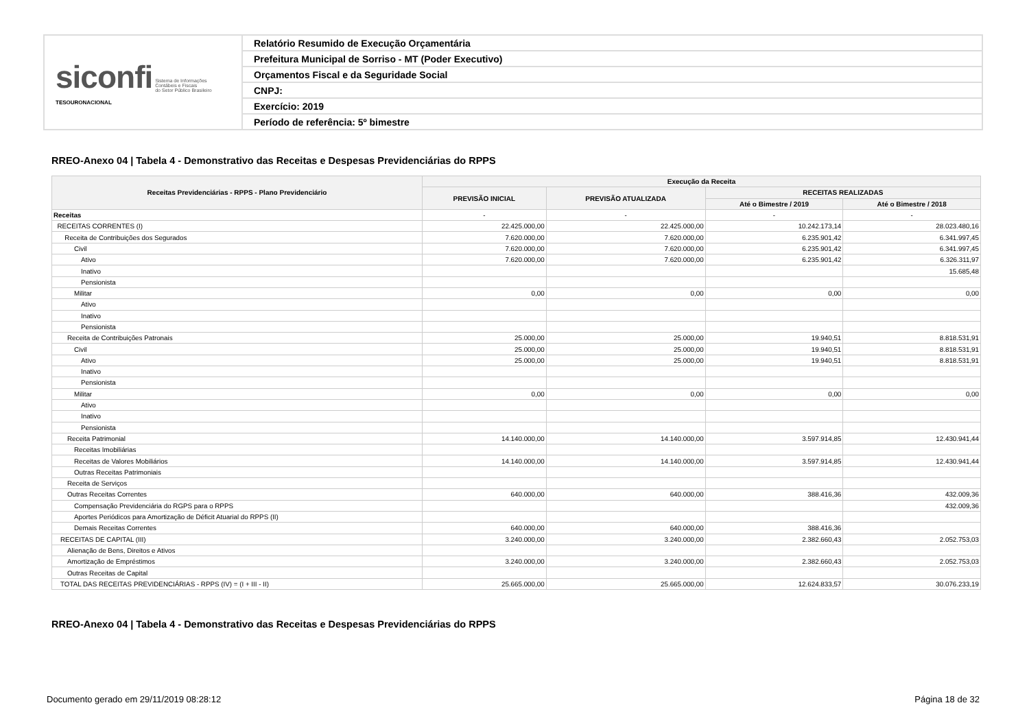| siconfi Sistema de Informações Contábeis e Fiscais do Setor Público Brasileiro TESOURONACIONAL | Relatório Resumido de Execução Orçamentária |
| | Prefeitura Municipal de Sorriso - MT (Poder Executivo) |
| | Orçamentos Fiscal e da Seguridade Social |
| | CNPJ: |
| | Exercício: 2019 |
| | Período de referência: 5º bimestre |
RREO-Anexo 04 | Tabela 4 - Demonstrativo das Receitas e Despesas Previdenciárias do RPPS
| Receitas Previdenciárias - RPPS - Plano Previdenciário | Execução da Receita | | | |
| --- | --- | --- | --- | --- |
| | PREVISÃO INICIAL | PREVISÃO ATUALIZADA | RECEITAS REALIZADAS | |
| | | | Até o Bimestre / 2019 | Até o Bimestre / 2018 |
| Receitas | - | - | - | - |
| RECEITAS CORRENTES (I) | 22.425.000,00 | 22.425.000,00 | 10.242.173,14 | 28.023.480,16 |
| Receita de Contribuições dos Segurados | 7.620.000,00 | 7.620.000,00 | 6.235.901,42 | 6.341.997,45 |
| Civil | 7.620.000,00 | 7.620.000,00 | 6.235.901,42 | 6.341.997,45 |
| Ativo | 7.620.000,00 | 7.620.000,00 | 6.235.901,42 | 6.326.311,97 |
| Inativo | | | | 15.685,48 |
| Pensionista | | | | |
| Militar | 0,00 | 0,00 | 0,00 | 0,00 |
| Ativo | | | | |
| Inativo | | | | |
| Pensionista | | | | |
| Receita de Contribuições Patronais | 25.000,00 | 25.000,00 | 19.940,51 | 8.818.531,91 |
| Civil | 25.000,00 | 25.000,00 | 19.940,51 | 8.818.531,91 |
| Ativo | 25.000,00 | 25.000,00 | 19.940,51 | 8.818.531,91 |
| Inativo | | | | |
| Pensionista | | | | |
| Militar | 0,00 | 0,00 | 0,00 | 0,00 |
| Ativo | | | | |
| Inativo | | | | |
| Pensionista | | | | |
| Receita Patrimonial | 14.140.000,00 | 14.140.000,00 | 3.597.914,85 | 12.430.941,44 |
| Receitas Imobiliárias | | | | |
| Receitas de Valores Mobiliários | 14.140.000,00 | 14.140.000,00 | 3.597.914,85 | 12.430.941,44 |
| Outras Receitas Patrimoniais | | | | |
| Receita de Serviços | | | | |
| Outras Receitas Correntes | 640.000,00 | 640.000,00 | 388.416,36 | 432.009,36 |
| Compensação Previdenciária do RGPS para o RPPS | | | | 432.009,36 |
| Aportes Periódicos para Amortização de Déficit Atuarial do RPPS (II) | | | | |
| Demais Receitas Correntes | 640.000,00 | 640.000,00 | 388.416,36 | |
| RECEITAS DE CAPITAL (III) | 3.240.000,00 | 3.240.000,00 | 2.382.660,43 | 2.052.753,03 |
| Alienação de Bens, Direitos e Ativos | | | | |
| Amortização de Empréstimos | 3.240.000,00 | 3.240.000,00 | 2.382.660,43 | 2.052.753,03 |
| Outras Receitas de Capital | | | | |
| TOTAL DAS RECEITAS PREVIDENCIÁRIAS - RPPS (IV) = (I + III - II) | 25.665.000,00 | 25.665.000,00 | 12.624.833,57 | 30.076.233,19 |
RREO-Anexo 04 | Tabela 4 - Demonstrativo das Receitas e Despesas Previdenciárias do RPPS
Documento gerado em 29/11/2019 08:28:12
Página 18 de 32